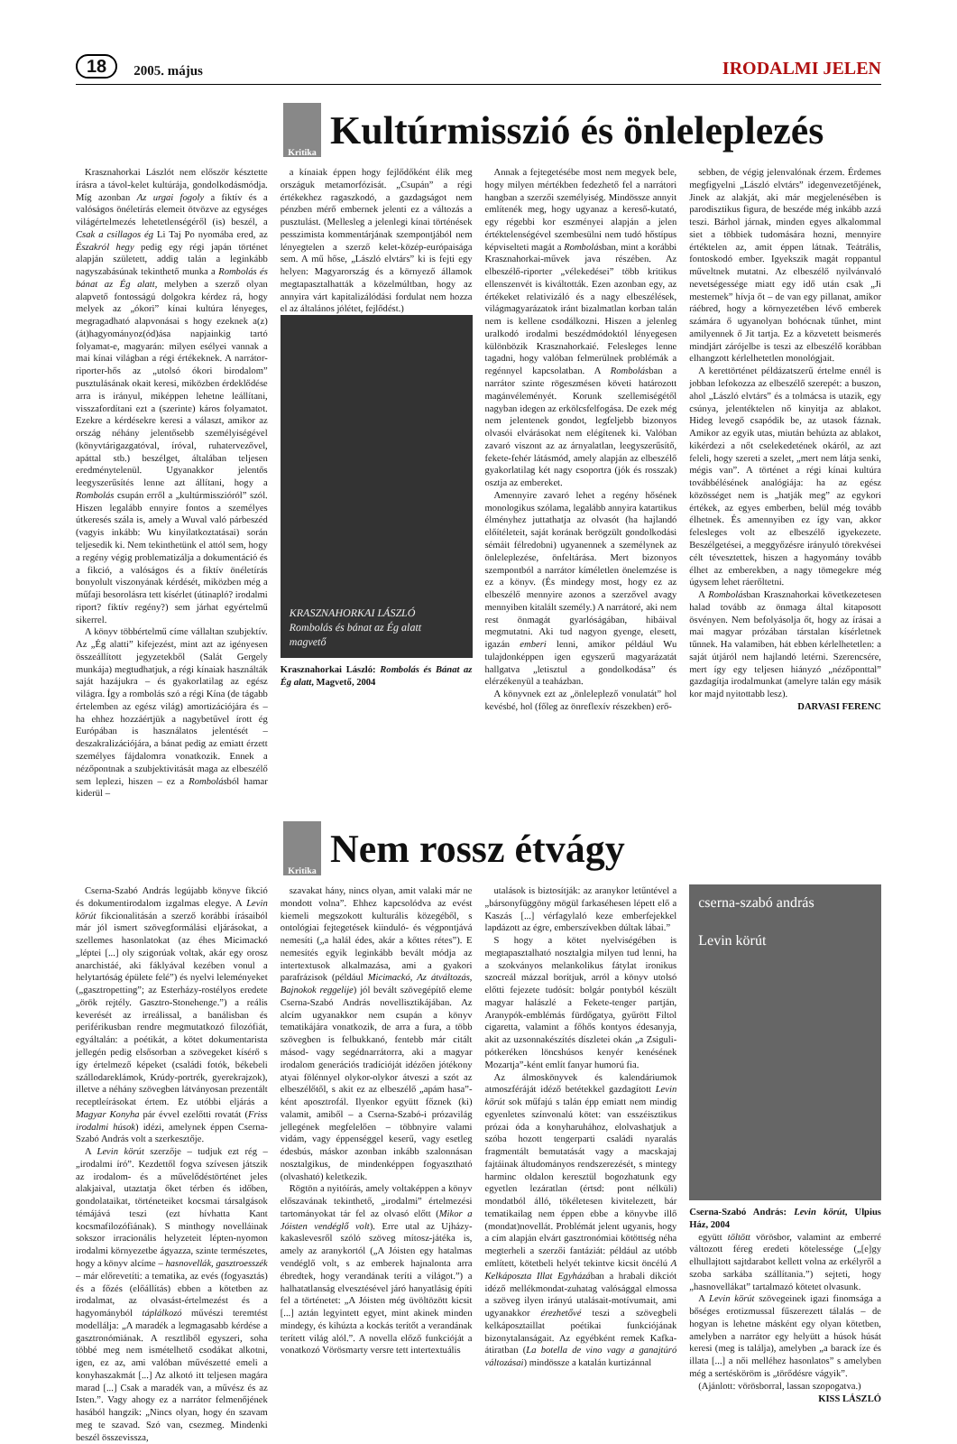18 2005. május IRODALMI JELEN
Kritika Kultúrmisszió és önleleplezés
Krasznahorkai Lászlót nem először késztette írásra a távol-kelet kultúrája, gondolkodásmódja. Míg azonban Az urgai fogoly a fiktív és a valóságos önéletírás elemeit ötvözve az egységes világértelmezés lehetetlenségéről (is) beszél, a Csak a csillagos ég Li Taj Po nyomába ered, az Északról hegy pedig egy régi japán történet alapján született, addig talán a leginkább nagyszabásúnak tekinthető munka a Rombolás és bánat az Ég alatt, melyben a szerző olyan alapvető fontosságú dolgokra kérdez rá, hogy melyek az „ókori” kínai kultúra lényeges, megragadható alapvonásai s hogy ezeknek a(z) (át)hagyományoz(ód)ása napjainkig tartó folyamat-e, magyarán: milyen esélyei vannak a mai kínai világban a régi értékeknek. A narrátor-riporter-hős az „utolsó ókori birodalom” pusztulásának okait keresi, miközben érdeklődése arra is irányul, miképpen lehetne leállítani, visszafordítani ezt a (szerinte) káros folyamatot. Ezekre a kérdésekre keresi a választ, amikor az ország néhány jelentősebb személyiségével (könyvtárigazgatóval, íróval, ruhatervezővel, apáttal stb.) beszélget, általában teljesen eredménytelenül. Ugyanakkor jelentős leegyszerűsítés lenne azt állítani, hogy a Rombolás csupán erről a „kultúrmisszióról” szól. Hiszen legalább ennyire fontos a személyes útkeresés szála is, amely a Wuval való párbeszéd (vagyis inkább: Wu kinyilatkoztatásai) során teljesedik ki. Nem tekinthetünk el attól sem, hogy a regény végig problematizálja a dokumentáció és a fikció, a valóságos és a fiktív önéletírás bonyolult viszonyának kérdését, miközben még a műfaji besorolásra tett kísérlet (útinapló? irodalmi riport? fiktív regény?) sem járhat egyértelmű sikerrel.
A könyv többértelmű címe vállaltan szubjektív. Az „Ég alatti” kifejezést, mint azt az igényesen összeállított jegyzetekből (Salát Gergely munkája) megtudhatjuk, a régi kínaiak használták saját hazájukra – és gyakorlatilag az egész világra. Így a rombolás szó a régi Kína (de tágabb értelemben az egész világ) amortizációjára és – ha ehhez hozzáértjük a nagybetűvel írott ég Európában is használatos jelentését – deszakralizációjára, a bánat pedig az emiatt érzett személyes fájdalomra vonatkozik. Ennek a nézőpontnak a szubjektivitását maga az elbeszélő sem leplezi, hiszen – ez a Rombolásból hamar kiderül –
a kínaiak éppen hogy fejlődőként élik meg országuk metamorfózisát. „Csupán” a régi értékekhez ragaszkodó, a gazdagságot nem pénzben mérő embernek jelenti ez a változás a pusztulást. (Mellesleg a jelenlegi kínai történések pesszimista kommentárjának szempontjából nem lényegtelen a szerző kelet-közép-európaisága sem. A mű hőse, „László elvtárs” ki is fejti egy helyen: Magyarország és a környező államok megtapasztalhatták a közelmúltban, hogy az annyira várt kapitalizálódási fordulat nem hozza el az általános jólétet, fejlődést.)
KRASZNAHORKAI LÁSZLÓ
Rombolás és bánat az Ég alatt
magvető
Krasznahorkai László: Rombolás és Bánat az Ég alatt, Magvető, 2004
Annak a fejtegetésébe most nem megyek bele, hogy milyen mértékben fedezhető fel a narrátori hangban a szerzői személyiség. Mindössze annyit említenék meg, hogy ugyanaz a kereső-kutató, egy régebbi kor eszményei alapján a jelen értéktelenségével szembesülni nem tudó hőstípus képviselteti magát a Rombolásban, mint a korábbi Krasznahorkai-művek java részében. Az elbeszélő-riporter „vélekedései” több kritikus ellenszenvét is kiváltották. Ezen azonban egy, az értékeket relativizáló és a nagy elbeszélések, világmagyarázatok iránt bizalmatlan korban talán nem is kellene csodálkozni. Hiszen a jelenleg uralkodó irodalmi beszédmódoktól lényegesen különbözik Krasznahorkaié. Felesleges lenne tagadni, hogy valóban felmerülnek problémák a regénnyel kapcsolatban. A Rombolásban a narrátor szinte rögeszmésen követi határozott magánvéleményét. Korunk szellemiségétől nagyban idegen az erkölcsfelfogása. De ezek még nem jelentenek gondot, legfeljebb bizonyos olvasói elvárásokat nem elégítenek ki. Valóban zavaró viszont az az árnyalatlan, leegyszerűsítő, fekete-fehér látásmód, amely alapján az elbeszélő gyakorlatilag két nagy csoportra (jók és rosszak) osztja az embereket.
Amennyire zavaró lehet a regény hősének monologikus szólama, legalább annyira katartikus élményhez juttathatja az olvasót (ha hajlandó előítéleteit, saját korának berögzült gondolkodási sémáit félredobni) ugyanennek a személynek az önleleplezése, önfeltárása. Mert bizonyos szempontból a narrátor kíméletlen önelemzése is ez a könyv. (És mindegy most, hogy ez az elbeszélő mennyire azonos a szerzővel avagy mennyiben kitalált személy.) A narrátoré, aki nem rest önmagát gyarlóságában, hibáival megmutatni. Aki tud nagyon gyenge, elesett, igazán emberi lenni, amikor például Wu tulajdonképpen igen egyszerű magyarázatát hallgatva „letisztul a gondolkodása” és elérzékenyül a teaházban.
A könyvnek ezt az „önleleplező vonulatát” hol kevésbé, hol (főleg az önreflexív részekben) erő-
sebben, de végig jelenvalónak érzem. Érdemes megfigyelni „László elvtárs” idegenvezetőjének, Jinek az alakját, aki már megjelenésében is parodisztikus figura, de beszéde még inkább azzá teszi. Bárhol járnak, minden egyes alkalommal siet a többiek tudomására hozni, mennyire értéktelen az, amit éppen látnak. Teátrális, fontoskodó ember. Igyekszik magát roppantul műveltnek mutatni. Az elbeszélő nyilvánvaló nevetségessége miatt egy idő után csak „Ji mesternek” hívja őt – de van egy pillanat, amikor ráébred, hogy a környezetében lévő emberek számára ő ugyanolyan bohócnak tűnhet, mint amilyennek ő Jit tartja. Ez a közvetett beismerés mindjárt zárójelbe is teszi az elbeszélő korábban elhangzott kérlelhetetlen monológjait.
A kerettörténet példázatszerű értelme ennél is jobban lefokozza az elbeszélő szerepét: a buszon, ahol „László elvtárs” és a tolmácsa is utazik, egy csúnya, jelentéktelen nő kinyitja az ablakot. Hideg levegő csapódik be, az utasok fáznak. Amikor az egyik utas, miután behúzta az ablakot, kikérdezi a nőt cselekedetének okáról, az azt feleli, hogy szereti a szelet, „mert nem látja senki, mégis van”. A történet a régi kínai kultúra továbbélésének analógiája: ha az egész közösséget nem is „hatják meg” az egykori értékek, az egyes emberben, belül még tovább élhetnek. És amennyiben ez így van, akkor felesleges volt az elbeszélő igyekezete. Beszélgetései, a meggyőzésre irányuló törekvései célt tévesztettek, hiszen a hagyomány tovább élhet az emberekben, a nagy tömegekre még úgysem lehet ráerőltetni.
A Rombolásban Krasznahorkai következetesen halad tovább az önmaga által kitaposott ösvényen. Nem befolyásolja őt, hogy az írásai a mai magyar prózában társtalan kísérletnek tűnnek. Ha valamiben, hát ebben kérlelhetetlen: a saját útjáról nem hajlandó letérni. Szerencsére, mert így egy teljesen hiányzó „nézőponttal” gazdagítja irodalmunkat (amelyre talán egy másik kor majd nyitottabb lesz).
DARVASI FERENC
Kritika Nem rossz étvágy
Cserna-Szabó András legújabb könyve fikció és dokumentirodalom izgalmas elegye. A Levin körút fikcionalitásán a szerző korábbi írásaiból már jól ismert szövegformálási eljárásokat, a szellemes hasonlatokat (az éhes Micimackó „léptei [...] oly szigorúak voltak, akár egy orosz anarchistáé, aki fáklyával kezében vonul a helytartóság épülete felé”) és nyelvi leleményeket („gasztropetting”; az Esterházy-rostélyos eredete „örök rejtély. Gasztro-Stonehenge.”) a reális keverését az irreálissal, a banálisban és periférikusban rendre megmutatkozó filozófiát, egyáltalán: a poétikát, a kötet dokumentarista jellegén pedig elsősorban a szövegeket kísérő s így értelmező képeket (családi fotók, békebeli szállodareklámok, Krúdy-portrék, gyerekrajzok), illetve a néhány szövegben látványosan prezentált receptleírásokat értem. Ez utóbbi eljárás a Magyar Konyha pár évvel ezelőtti rovatát (Friss irodalmi húsok) idézi, amelynek éppen Cserna-Szabó András volt a szerkesztője.
A Levin körút szerzője – tudjuk ezt rég – „irodalmi író”. Kezdettől fogva szívesen játszik az irodalom- és a művelődéstörténet jeles alakjaival, utaztatja őket térben és időben, gondolataikat, történeteiket kocsmai társalgások témájává teszi (ezt hívhatta Kant kocsmafilozófiának). S minthogy novelláinak sokszor irracionális helyzeteit lépten-nyomon irodalmi környezetbe ágyazza, szinte természetes, hogy a könyv alcíme – hasnovellák, gasztroesszék – már előrevetíti: a tematika, az evés (fogyasztás) és a főzés (előállítás) ebben a kötetben az irodalmat, az olvasást-értelmezést és a hagyományból táplálkozó művészi teremtést modellálja: „A maradék a legmagasabb kérdése a gasztronómiának. A resztliből egyszeri, soha többé meg nem ismételhető csodákat alkotni, igen, ez az, ami valóban művészetté emeli a konyhaszakmát [...] Az alkotó itt teljesen magára marad [...] Csak a maradék van, a művész és az Isten.”. Vagy ahogy ez a narrátor felmenőjének hasából hangzik: „Nincs olyan, hogy én szavam meg te szavad. Szó van, csezmeg. Mindenki beszél összevissza,
szavakat hány, nincs olyan, amit valaki már ne mondott volna”. Ehhez kapcsolódva az evést kiemeli megszokott kulturális közegéből, s ontológiai fejtegetések kiinduló- és végpontjává nemesíti („a halál édes, akár a kőttes rétes”). E nemesítés egyik leginkább bevált módja az intertextusok alkalmazása, ami a gyakori parafrázisok (például Micimackó, Az átváltozás, Bajnokok reggelije) jól bevált szövegépítő eleme Cserna-Szabó András novellisztikájában. Az alcím ugyanakkor nem csupán a könyv tematikájára vonatkozik, de arra a fura, a több szövegben is felbukkanó, fentebb már citált másod- vagy segédnarrátorra, aki a magyar irodalom generációs tradícióját idézően jótékony atyai fölénnyel olykor-olykor átveszi a szót az elbeszélőtől, s akit ez az elbeszélő „apám hasa”-ként aposztrofál. Ilyenkor együtt főznek (ki) valamit, amiből – a Cserna-Szabó-i prózavilág jellegének megfelelően – többnyire valami vidám, vagy éppenséggel keserű, vagy esetleg édesbús, máskor azonban inkább szalonnásan nosztalgikus, de mindenképpen fogyasztható (olvasható) keletkezik.
Rögtön a nyitóírás, amely voltaképpen a könyv előszavának tekinthető, „irodalmi” értelmezési tartományokat tár fel az olvasó előtt (Mikor a Jóisten vendéglő volt). Erre utal az Ujházy-kakaslevesről szóló szöveg mítosz-játéka is, amely az aranykortól („A Jóisten egy hatalmas vendéglő volt, s az emberek hajnalonta arra ébredtek, hogy verandának teríti a világot.”) a halhatatlanság elvesztésével járó hanyatlásig építi fel a történetet: „A Jóisten még üvöltözött kicsit [...] aztán legyintett egyet, mint akinek minden mindegy, és kihúzta a kockás terítőt a verandának terített világ alól.”. A novella előző funkcióját a vonatkozó Vörösmarty versre tett intertextuális
utalások is biztosítják: az aranykor letűntével a „bársonyfüggöny mögül farkaséhesen lépett elő a Kaszás [...] vérfagylaló keze emberfejekkel lapdázott az égre, emberszívekben dúltak lábai.”
S hogy a kötet nyelviségében is megtapasztalható nosztalgia milyen tud lenni, ha a szokványos melankolikus fátylat ironikus szocreál mázzal borítjuk, arról a könyv utolsó előtti fejezete tudósít: bolgár pontyból készült magyar halászlé a Fekete-tenger partján, Aranypók-emblémás fürdőgatya, gyűrött Filtol cigaretta, valamint a főhős kontyos édesanyja, akit az uzsonnakészítés díszletei okán „a Zsiguli-pótkeréken löncshúsos kenyér kenésének Mozartja”-ként említ fanyar humorú fia.
Az álmoskönyvek és kalendáriumok atmoszféráját idéző betétekkel gazdagított Levin körút sok műfajú s talán épp emiatt nem mindig egyenletes színvonalú kötet: van esszéisztikus prózai óda a konyharuhához, elolvashatjuk a szóba hozott tengerparti családi nyaralás fragmentált bemutatását vagy a macskajaj fajtáinak áltudományos rendszerezését, s mintegy harminc oldalon keresztül bogozhatunk egy egyetlen lezáratlan (értsd: pont nélküli) mondatból álló, tökéletesen kivitelezett, bár tematikailag nem éppen ebbe a könyvbe illő (mondat)novellát. Problémát jelent ugyanis, hogy a cím alapján elvárt gasztronómiai kötöttség néha megterheli a szerzői fantáziát: például az utóbb említett, kötetbeli helyét tekintve kicsit öncélú A Kelkáposzta Illat Egyházában a hrabali dikciót idéző mellékmondat-zuhatag valósággal elmossa a szöveg ilyen irányú utalásait-motívumait, ami ugyanakkor érezhetővé teszi a szövegbeli kelkáposztaillat poétikai funkciójának bizonytalanságait. Az egyébként remek Kafka-átiratban (La botella de vino vagy a ganajtúró változásai) mindössze a katalán kurtizánnal
cserna-szabó andrás
Levin körút
Cserna-Szabó András: Levin körút, Ulpius Ház, 2004
együtt töltött vörösbor, valamint az emberré változott féreg eredeti kötelessége („[e]gy elhullajtott sajtdarabot kellett volna az erkélyről a szoba sarkába szállítania.”) sejteti, hogy „hasnovellákat” tartalmazó kötetet olvasunk.
A Levin körút szövegeinek igazi finomsága a bőséges erotizmussal fűszerezett tálalás – de hogyan is lehetne másként egy olyan kötetben, amelyben a narrátor egy helyütt a húsok húsát keresi (meg is találja), amelyben „a barack íze és illata [...] a női melléhez hasonlatos” s amelyben még a sertésköröm is „törődésre vágyik”.
(Ajánlott: vörösborral, lassan szopogatva.)
KISS LÁSZLÓ